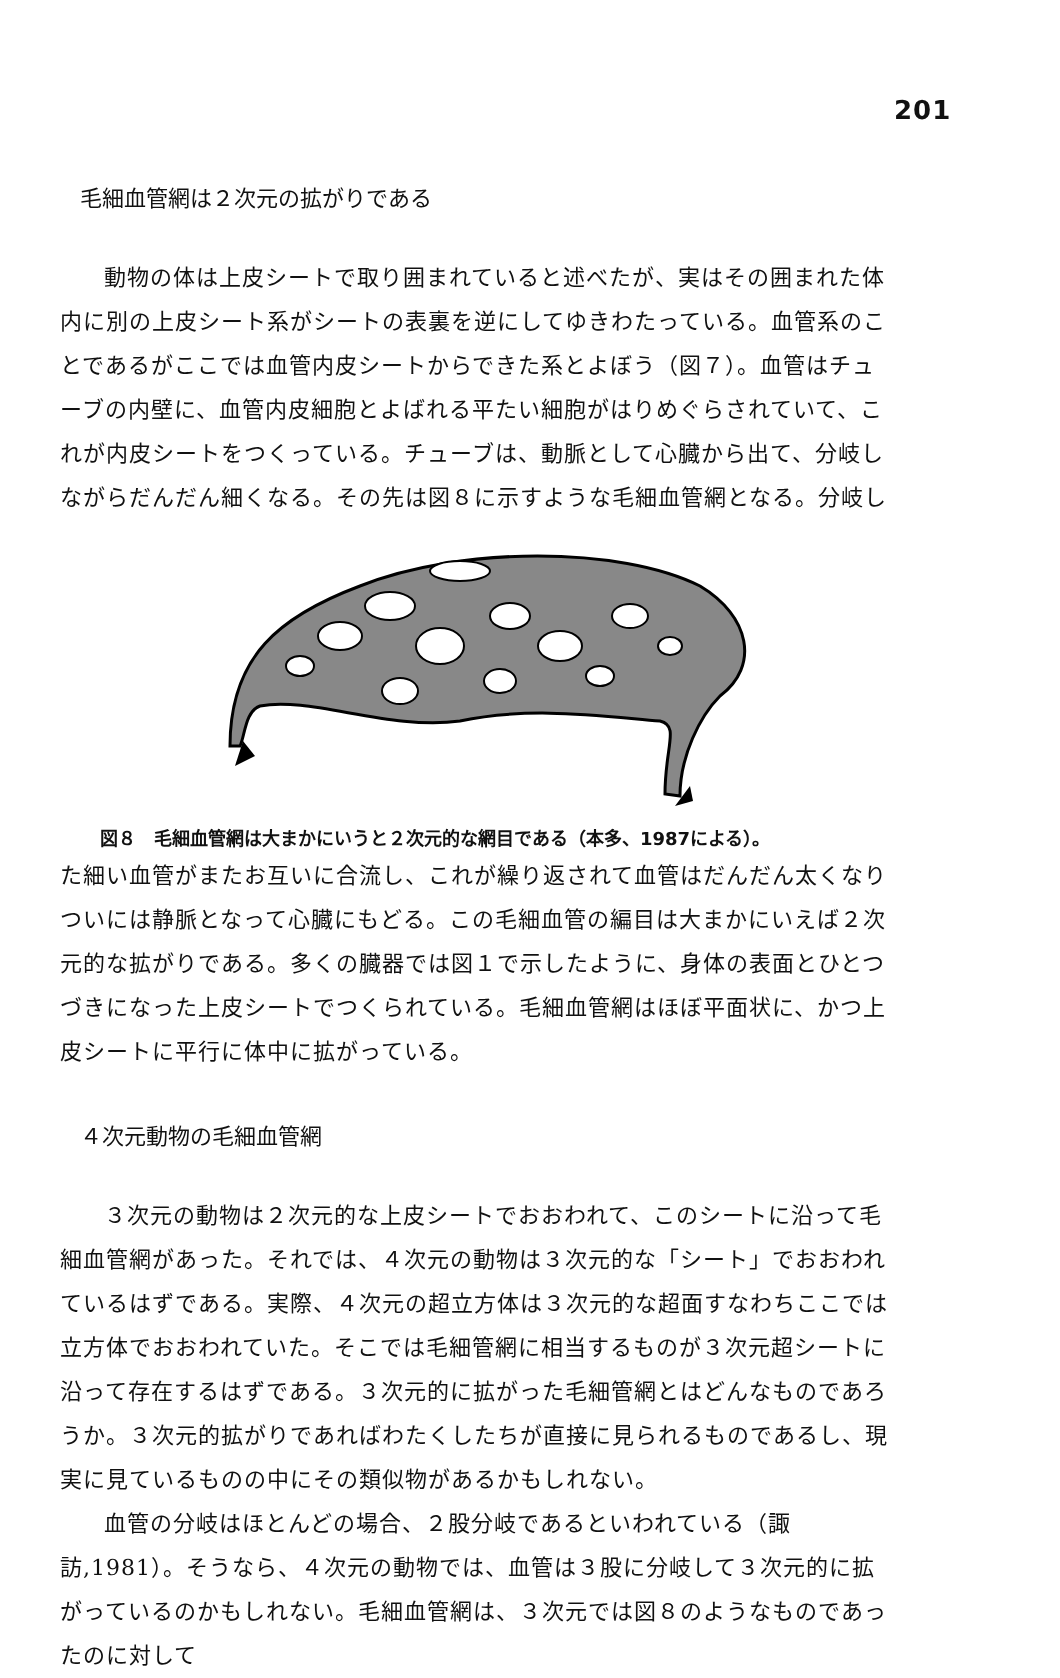201
毛細血管網は２次元の拡がりである
動物の体は上皮シートで取り囲まれていると述べたが、実はその囲まれた体内に別の上皮シート系がシートの表裏を逆にしてゆきわたっている。血管系のことであるがここでは血管内皮シートからできた系とよぼう（図７）。血管はチューブの内壁に、血管内皮細胞とよばれる平たい細胞がはりめぐらされていて、これが内皮シートをつくっている。チューブは、動脈として心臓から出て、分岐しながらだんだん細くなる。その先は図８に示すような毛細血管網となる。分岐し
図８　毛細血管網は大まかにいうと２次元的な網目である（本多、1987による）。
た細い血管がまたお互いに合流し、これが繰り返されて血管はだんだん太くなりついには静脈となって心臓にもどる。この毛細血管の編目は大まかにいえば２次元的な拡がりである。多くの臓器では図１で示したように、身体の表面とひとつづきになった上皮シートでつくられている。毛細血管網はほぼ平面状に、かつ上皮シートに平行に体中に拡がっている。
４次元動物の毛細血管網
３次元の動物は２次元的な上皮シートでおおわれて、このシートに沿って毛細血管網があった。それでは、４次元の動物は３次元的な「シート」でおおわれているはずである。実際、４次元の超立方体は３次元的な超面すなわちここでは立方体でおおわれていた。そこでは毛細管網に相当するものが３次元超シートに沿って存在するはずである。３次元的に拡がった毛細管網とはどんなものであろうか。３次元的拡がりであればわたくしたちが直接に見られるものであるし、現実に見ているものの中にその類似物があるかもしれない。
血管の分岐はほとんどの場合、２股分岐であるといわれている（諏訪,1981）。そうなら、４次元の動物では、血管は３股に分岐して３次元的に拡がっているのかもしれない。毛細血管網は、３次元では図８のようなものであったのに対して